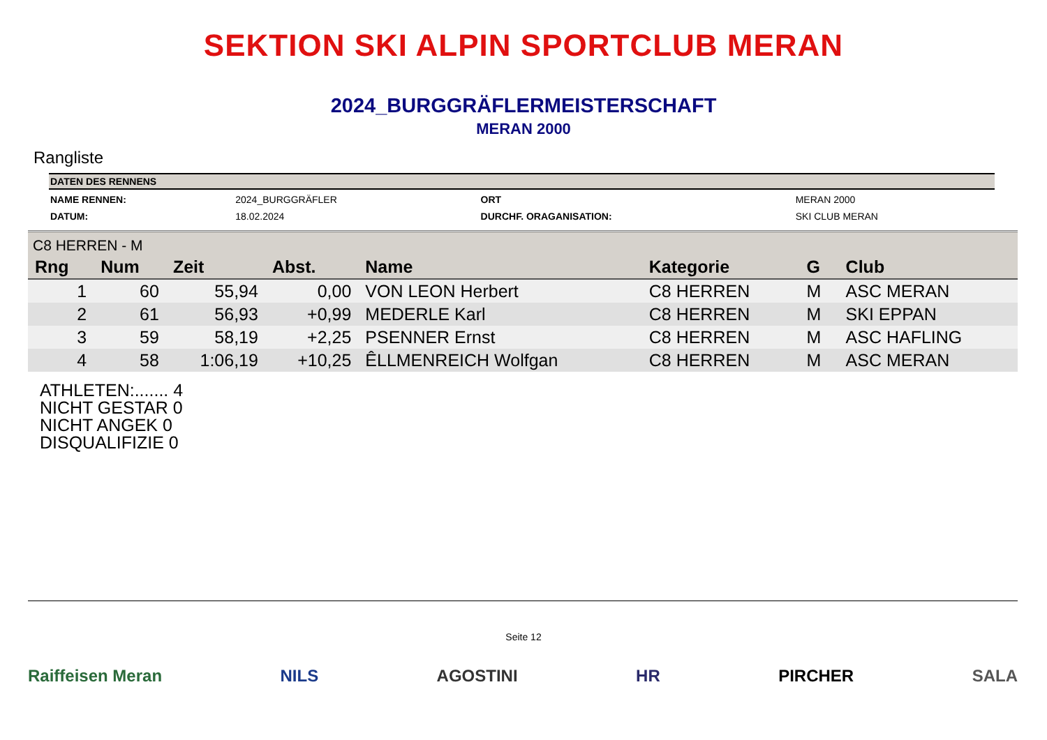SEKTION SKI ALPIN SPORTCLUB MERAN
2024_BURGGRÄFLERMEISTERSCHAFT
MERAN 2000
Rangliste
| DATEN DES RENNENS | | | |
| --- | --- | --- | --- |
| NAME RENNEN: | 2024_BURGGRÄFLER | ORT | MERAN 2000 |
| DATUM: | 18.02.2024 | DURCHF. ORAGANISATION: | SKI CLUB MERAN |
| C8 HERREN - M | | | | | | | |
| Rng | Num | Zeit | Abst. | Name | Kategorie | G | Club |
| 1 | 60 | 55,94 | 0,00 | VON LEON Herbert | C8 HERREN | M | ASC MERAN |
| 2 | 61 | 56,93 | +0,99 | MEDERLE Karl | C8 HERREN | M | SKI EPPAN |
| 3 | 59 | 58,19 | +2,25 | PSENNER Ernst | C8 HERREN | M | ASC HAFLING |
| 4 | 58 | 1:06,19 | +10,25 | ÊLLMENREICH Wolfgan | C8 HERREN | M | ASC MERAN |
ATHLETEN:....... 4
NICHT GESTAR 0
NICHT ANGEK 0
DISQUALIFIZIE 0
Seite 12
Raiffeisen Meran NILS AGOSTINI HR PIRCHER SALA